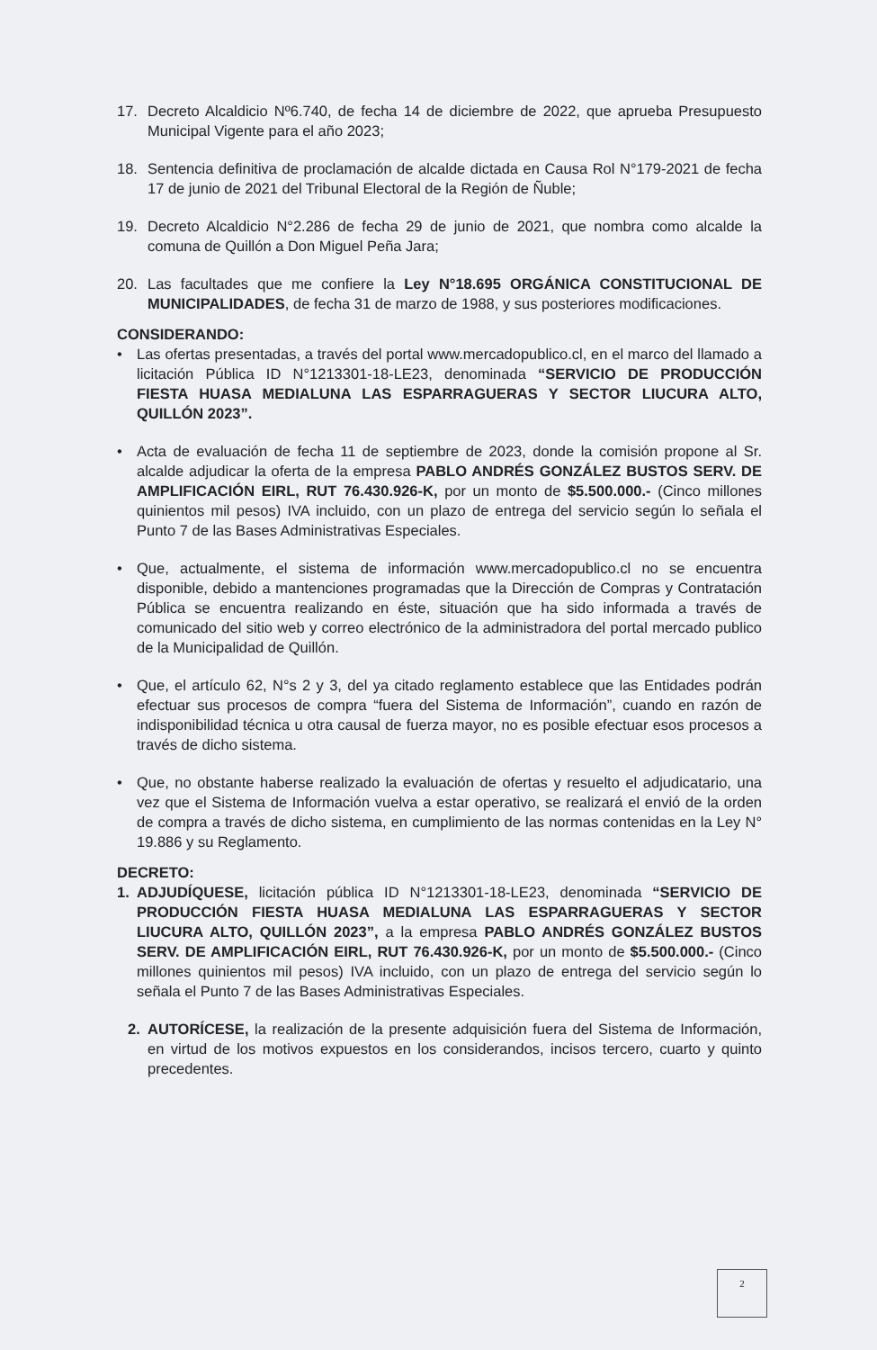17. Decreto Alcaldicio Nº6.740, de fecha 14 de diciembre de 2022, que aprueba Presupuesto Municipal Vigente para el año 2023;
18. Sentencia definitiva de proclamación de alcalde dictada en Causa Rol N°179-2021 de fecha 17 de junio de 2021 del Tribunal Electoral de la Región de Ñuble;
19. Decreto Alcaldicio N°2.286 de fecha 29 de junio de 2021, que nombra como alcalde la comuna de Quillón a Don Miguel Peña Jara;
20. Las facultades que me confiere la Ley N°18.695 ORGÁNICA CONSTITUCIONAL DE MUNICIPALIDADES, de fecha 31 de marzo de 1988, y sus posteriores modificaciones.
CONSIDERANDO:
• Las ofertas presentadas, a través del portal www.mercadopublico.cl, en el marco del llamado a licitación Pública ID N°1213301-18-LE23, denominada “SERVICIO DE PRODUCCIÓN FIESTA HUASA MEDIALUNA LAS ESPARRAGUERAS Y SECTOR LIUCURA ALTO, QUILLÓN 2023”.
• Acta de evaluación de fecha 11 de septiembre de 2023, donde la comisión propone al Sr. alcalde adjudicar la oferta de la empresa PABLO ANDRÉS GONZÁLEZ BUSTOS SERV. DE AMPLIFICACIÓN EIRL, RUT 76.430.926-K, por un monto de $5.500.000.- (Cinco millones quinientos mil pesos) IVA incluido, con un plazo de entrega del servicio según lo señala el Punto 7 de las Bases Administrativas Especiales.
• Que, actualmente, el sistema de información www.mercadopublico.cl no se encuentra disponible, debido a mantenciones programadas que la Dirección de Compras y Contratación Pública se encuentra realizando en éste, situación que ha sido informada a través de comunicado del sitio web y correo electrónico de la administradora del portal mercado publico de la Municipalidad de Quillón.
• Que, el artículo 62, N°s 2 y 3, del ya citado reglamento establece que las Entidades podrán efectuar sus procesos de compra “fuera del Sistema de Información”, cuando en razón de indisponibilidad técnica u otra causal de fuerza mayor, no es posible efectuar esos procesos a través de dicho sistema.
• Que, no obstante haberse realizado la evaluación de ofertas y resuelto el adjudicatario, una vez que el Sistema de Información vuelva a estar operativo, se realizará el envió de la orden de compra a través de dicho sistema, en cumplimiento de las normas contenidas en la Ley N° 19.886 y su Reglamento.
DECRETO:
1. ADJUDÍQUESE, licitación pública ID N°1213301-18-LE23, denominada “SERVICIO DE PRODUCCIÓN FIESTA HUASA MEDIALUNA LAS ESPARRAGUERAS Y SECTOR LIUCURA ALTO, QUILLÓN 2023”, a la empresa PABLO ANDRÉS GONZÁLEZ BUSTOS SERV. DE AMPLIFICACIÓN EIRL, RUT 76.430.926-K, por un monto de $5.500.000.- (Cinco millones quinientos mil pesos) IVA incluido, con un plazo de entrega del servicio según lo señala el Punto 7 de las Bases Administrativas Especiales.
2. AUTORÍCESE, la realización de la presente adquisición fuera del Sistema de Información, en virtud de los motivos expuestos en los considerandos, incisos tercero, cuarto y quinto precedentes.
2